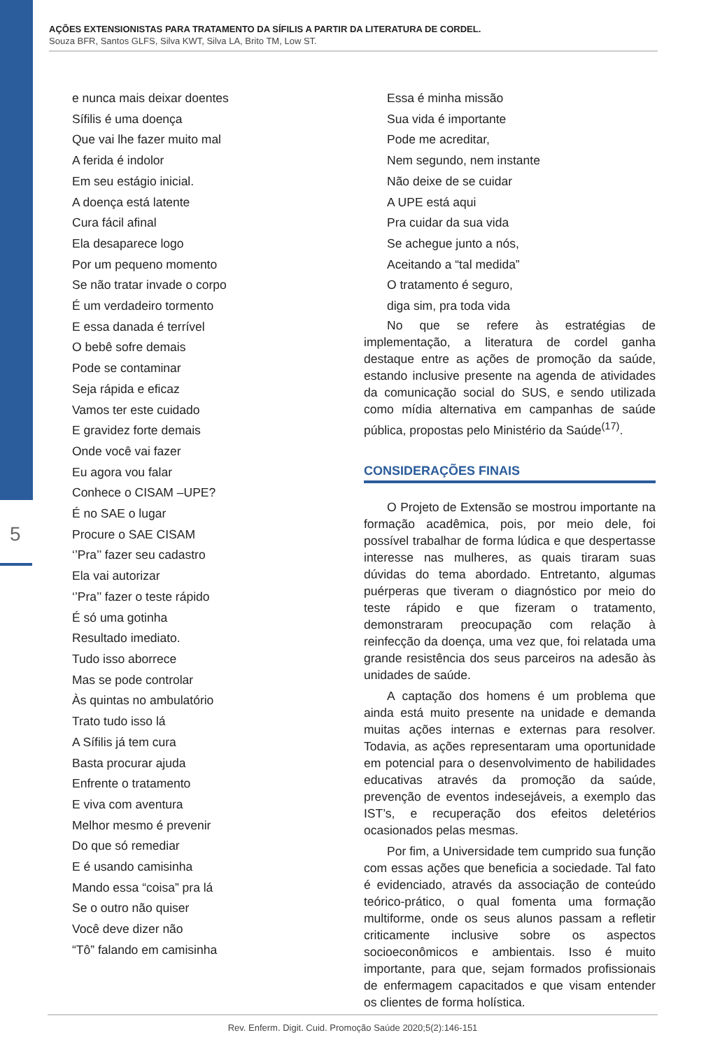5
AÇÕES EXTENSIONISTAS PARA TRATAMENTO DA SÍFILIS A PARTIR DA LITERATURA DE CORDEL.
Souza BFR, Santos GLFS, Silva KWT, Silva LA, Brito TM, Low ST.
e nunca mais deixar doentes
Sífilis é uma doença
Que vai lhe fazer muito mal
A ferida é indolor
Em seu estágio inicial.
A doença está latente
Cura fácil afinal
Ela desaparece logo
Por um pequeno momento
Se não tratar invade o corpo
É um verdadeiro tormento
E essa danada é terrível
O bebê sofre demais
Pode se contaminar
Seja rápida e eficaz
Vamos ter este cuidado
E gravidez forte demais
Onde você vai fazer
Eu agora vou falar
Conhece o CISAM –UPE?
É no SAE o lugar
Procure o SAE CISAM
‘’Pra’’ fazer seu cadastro
Ela vai autorizar
‘’Pra’’ fazer o teste rápido
É só uma gotinha
Resultado imediato.
Tudo isso aborrece
Mas se pode controlar
Às quintas no ambulatório
Trato tudo isso lá
A Sífilis já tem cura
Basta procurar ajuda
Enfrente o tratamento
E viva com aventura
Melhor mesmo é prevenir
Do que só remediar
E é usando camisinha
Mando essa “coisa” pra lá
Se o outro não quiser
Você deve dizer não
“Tô” falando em camisinha
Essa é minha missão
Sua vida é importante
Pode me acreditar,
Nem segundo, nem instante
Não deixe de se cuidar
A UPE está aqui
Pra cuidar da sua vida
Se achegue junto a nós,
Aceitando a “tal medida”
O tratamento é seguro,
diga sim, pra toda vida
No que se refere às estratégias de implementação, a literatura de cordel ganha destaque entre as ações de promoção da saúde, estando inclusive presente na agenda de atividades da comunicação social do SUS, e sendo utilizada como mídia alternativa em campanhas de saúde pública, propostas pelo Ministério da Saúde<sup>(17)</sup>.
CONSIDERAÇÕES FINAIS
O Projeto de Extensão se mostrou importante na formação acadêmica, pois, por meio dele, foi possível trabalhar de forma lúdica e que despertasse interesse nas mulheres, as quais tiraram suas dúvidas do tema abordado. Entretanto, algumas puérperas que tiveram o diagnóstico por meio do teste rápido e que fizeram o tratamento, demonstraram preocupação com relação à reinfecção da doença, uma vez que, foi relatada uma grande resistência dos seus parceiros na adesão às unidades de saúde.
A captação dos homens é um problema que ainda está muito presente na unidade e demanda muitas ações internas e externas para resolver. Todavia, as ações representaram uma oportunidade em potencial para o desenvolvimento de habilidades educativas através da promoção da saúde, prevenção de eventos indesejáveis, a exemplo das IST’s, e recuperação dos efeitos deletérios ocasionados pelas mesmas.
Por fim, a Universidade tem cumprido sua função com essas ações que beneficia a sociedade. Tal fato é evidenciado, através da associação de conteúdo teórico-prático, o qual fomenta uma formação multiforme, onde os seus alunos passam a refletir criticamente inclusive sobre os aspectos socioeconômicos e ambientais. Isso é muito importante, para que, sejam formados profissionais de enfermagem capacitados e que visam entender os clientes de forma holística.
Rev. Enferm. Digit. Cuid. Promoção Saúde 2020;5(2):146-151